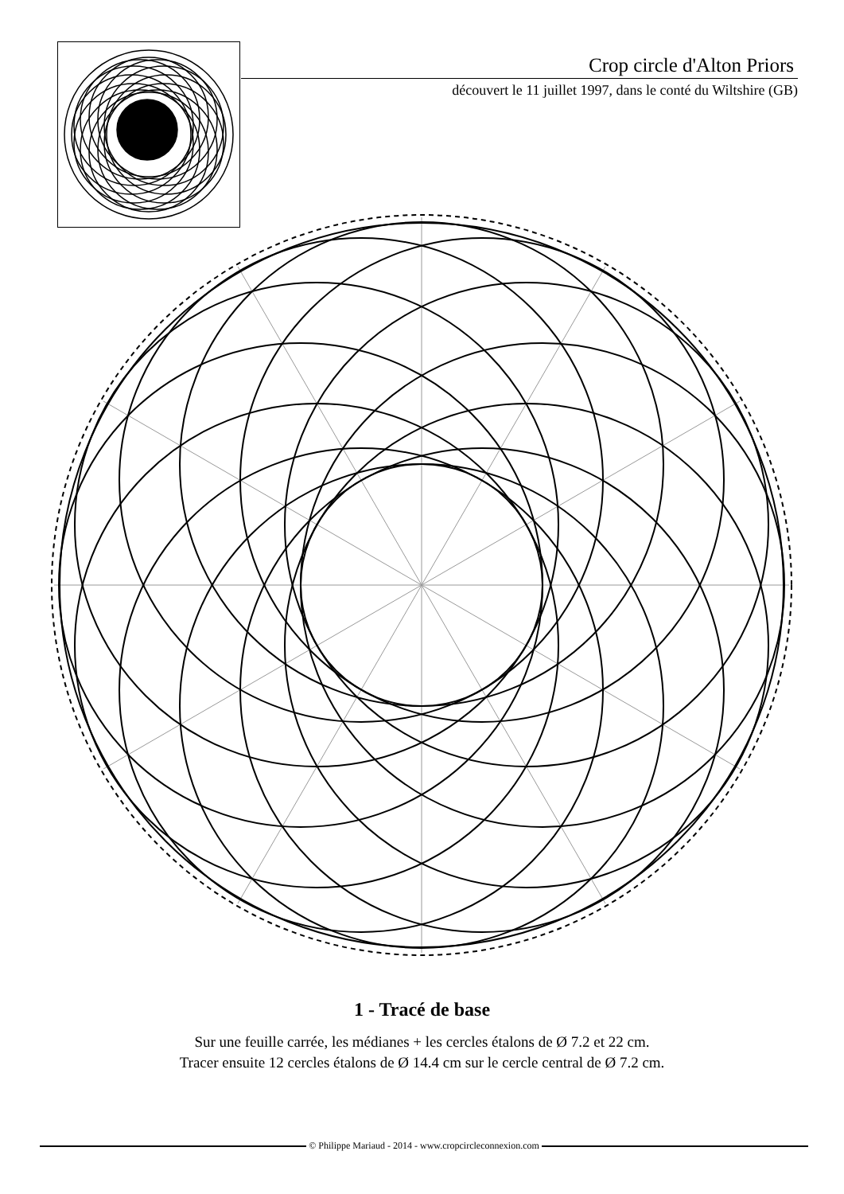Crop circle d'Alton Priors
découvert le 11 juillet 1997, dans le conté du Wiltshire (GB)
1 - Tracé de base
Sur une feuille carrée, les médianes + les cercles étalons de Ø 7.2 et 22 cm.
Tracer ensuite 12 cercles étalons de Ø 14.4 cm sur le cercle central de Ø 7.2 cm.
© Philippe Mariaud - 2014 - www.cropcircleconnexion.com